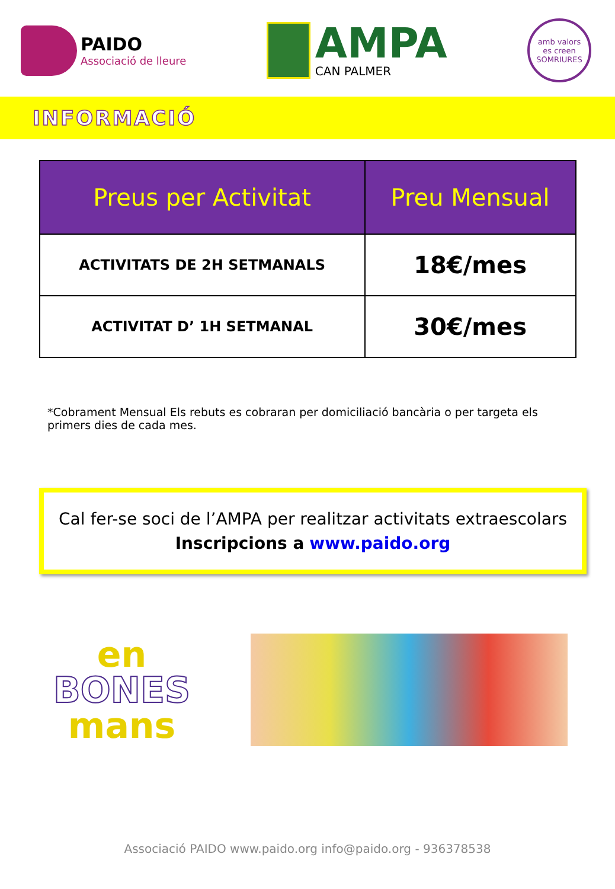PAIDO
Associació de lleure
AMPA
CAN PALMER
amb valors
es creen
SOMRIURES
INFORMACIÓ
| Preus per Activitat | Preu Mensual |
| --- | --- |
| ACTIVITATS DE 2H SETMANALS | 18€/mes |
| ACTIVITAT D’ 1H SETMANAL | 30€/mes |
*Cobrament Mensual Els rebuts es cobraran per domiciliació bancària o per targeta els primers dies de cada mes.
Cal fer-se soci de l’AMPA per realitzar activitats extraescolars
Inscripcions a www.paido.org
en
BONES
mans
Associació PAIDO www.paido.org info@paido.org - 936378538